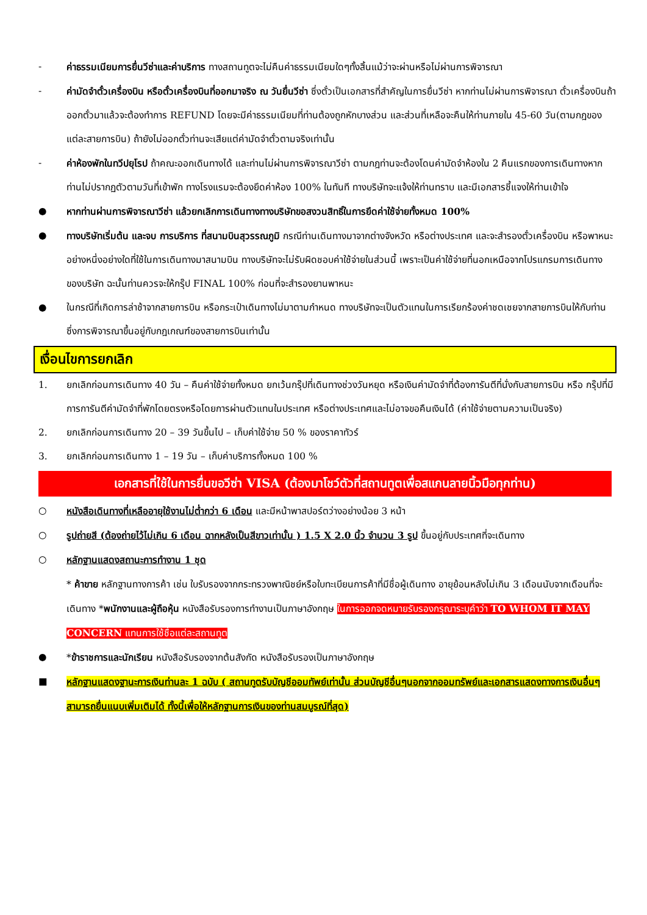- ค่าธรรมเนียมการยื่นวีซ่าและค่าบริการ ทางสถานทูตจะไม่คืนค่าธรรมเนียมใดๆทั้งสิ้นแม้ว่าจะผ่านหรือไม่ผ่านการพิจารณา
- ค่ามัดจำตั๋วเครื่องบิน หรือตั๋วเครื่องบินที่ออกมาจริง ณ วันยื่นวีซ่า ซึ่งตั๋วเป็นเอกสารที่สำคัญในการยื่นวีซ่า หากท่านไม่ผ่านการพิจารณา ตั๋วเครื่องบินถ้าออกตั๋วมาแล้วจะต้องทำการ REFUND โดยจะมีค่าธรรมเนียมที่ท่านต้องถูกหักบางส่วน และส่วนที่เหลือจะคืนให้ท่านภายใน 45-60 วัน(ตามกฎของแต่ละสายการบิน) ถ้ายังไม่ออกตั๋วท่านจะเสียแต่ค่ามัดจำตั๋วตามจริงเท่านั้น
- ค่าห้องพักในทวีปยุโรป ถ้าคณะออกเดินทางได้ และท่านไม่ผ่านการพิจารณาวีซ่า ตามกฎท่านจะต้องโดนค่ามัดจำห้องใน 2 คืนแรกของการเดินทางหากท่านไม่ปรากฏตัวตามวันที่เข้าพัก ทางโรงแรมจะต้องยึดค่าห้อง 100% ในทันที ทางบริษัทจะแจ้งให้ท่านทราบ และมีเอกสารชี้แจงให้ท่านเข้าใจ
● หากท่านผ่านการพิจารณาวีซ่า แล้วยกเลิกการเดินทางทางบริษัทขอสงวนสิทธิ์ในการยึดค่าใช้จ่ายทั้งหมด 100%
● ทางบริษัทเริ่มต้น และจบ การบริการ ที่สนามบินสุวรรณภูมิ กรณีท่านเดินทางมาจากต่างจังหวัด หรือต่างประเทศ และจะสำรองตั๋วเครื่องบิน หรือพาหนะอย่างหนึ่งอย่างใดที่ใช้ในการเดินทางมาสนามบิน ทางบริษัทจะไม่รับผิดชอบค่าใช้จ่ายในส่วนนี้ เพราะเป็นค่าใช้จ่ายที่นอกเหนือจากโปรแกรมการเดินทางของบริษัท ฉะนั้นท่านควรจะให้กรุ๊ป FINAL 100% ก่อนที่จะสำรองยานพาหนะ
● ในกรณีที่เกิดการล่าช้าจากสายการบิน หรือกระเป๋าเดินทางไม่มาตามกำหนด ทางบริษัทจะเป็นตัวแทนในการเรียกร้องค่าชดเชยจากสายการบินให้กับท่าน ซึ่งการพิจารณาขึ้นอยู่กับกฎเกณฑ์ของสายการบินเท่านั้น
เงื่อนไขการยกเลิก
1. ยกเลิกก่อนการเดินทาง 40 วัน – คืนค่าใช้จ่ายทั้งหมด ยกเว้นกรุ๊ปที่เดินทางช่วงวันหยุด หรือเงินค่ามัดจำที่ต้องการันตีที่นั่งกับสายการบิน หรือ กรุ๊ปที่มีการการันตีค่ามัดจำที่พักโดยตรงหรือโดยการผ่านตัวแทนในประเทศ หรือต่างประเทศและไม่อาจขอคืนเงินได้ (ค่าใช้จ่ายตามความเป็นจริง)
2. ยกเลิกก่อนการเดินทาง 20 – 39 วันขึ้นไป – เก็บค่าใช้จ่าย 50 % ของราคาทัวร์
3. ยกเลิกก่อนการเดินทาง 1 – 19 วัน – เก็บค่าบริการทั้งหมด 100 %
เอกสารที่ใช้ในการยื่นขอวีซ่า VISA (ต้องมาโชว์ตัวที่สถานทูตเพื่อสแกนลายนิ้วมือทุกท่าน)
○ หนังสือเดินทางที่เหลืออายุใช้งานไม่ต่ำกว่า 6 เดือน และมีหน้าพาสปอร์ตว่างอย่างน้อย 3 หน้า
○ รูปถ่ายสี (ต้องถ่ายไว้ไม่เกิน 6 เดือน ฉากหลังเป็นสีขาวเท่านั้น ) 1.5 X 2.0 นิ้ว จำนวน 3 รูป ขึ้นอยู่กับประเทศที่จะเดินทาง
○ หลักฐานแสดงสถานะการทำงาน 1 ชุด
* ค้าขาย หลักฐานทางการค้า เช่น ใบรับรองจากกระทรวงพาณิชย์หรือใบทะเบียนการค้าที่มีชื่อผู้เดินทาง อายุย้อนหลังไม่เกิน 3 เดือนนับจากเดือนที่จะเดินทาง *พนักงานและผู้ถือหุ้น หนังสือรับรองการทำงานเป็นภาษาอังกฤษ ในการออกจดหมายรับรองกรุณาระบุคำว่า TO WHOM IT MAY CONCERN แทนการใช้ชื่อแต่ละสถานทูต
● *ข้าราชการและนักเรียน หนังสือรับรองจากต้นสังกัด หนังสือรับรองเป็นภาษาอังกฤษ
■ หลักฐานแสดงฐานะการเงินท่านละ 1 ฉบับ ( สถานทูตรับบัญชีออมทัพย์เท่านั้น ส่วนบัญชีอื่นๆนอกจากออมทรัพย์และเอกสารแสดงทางการเงินอื่นๆ สามารถยื่นแนบเพิ่มเติมได้ ทั้งนี้เพื่อให้หลักฐานการเงินของท่านสมบูรณ์ที่สุด)